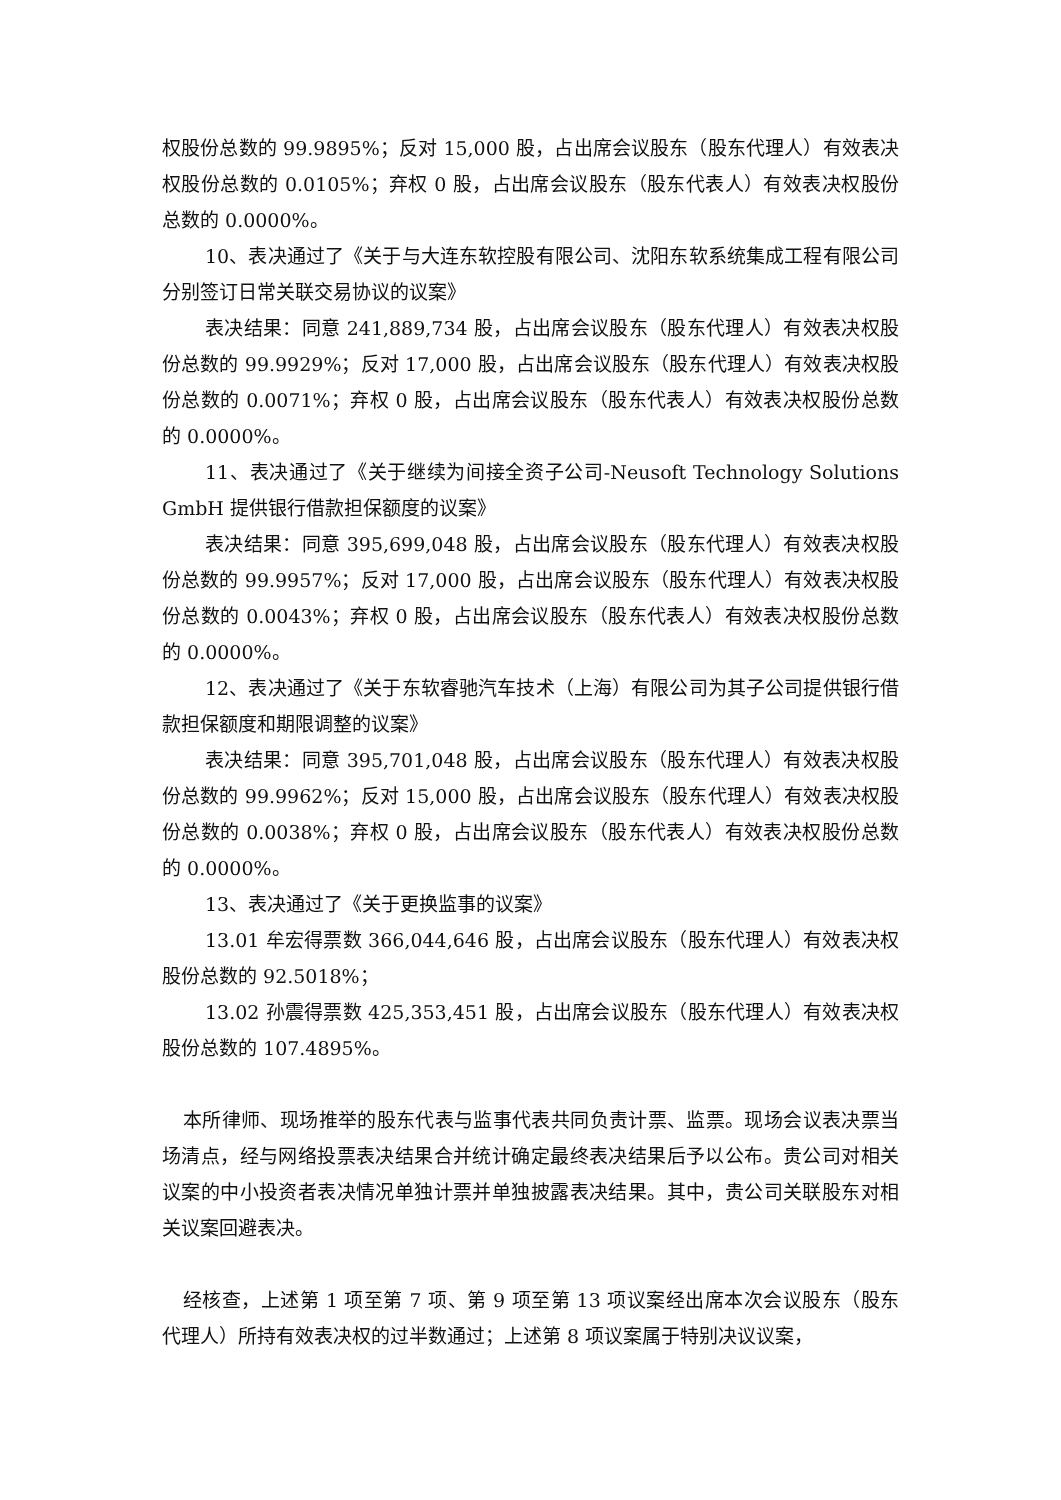权股份总数的 99.9895%；反对 15,000 股，占出席会议股东（股东代理人）有效表决权股份总数的 0.0105%；弃权 0 股，占出席会议股东（股东代表人）有效表决权股份总数的 0.0000%。
10、表决通过了《关于与大连东软控股有限公司、沈阳东软系统集成工程有限公司分别签订日常关联交易协议的议案》
表决结果：同意 241,889,734 股，占出席会议股东（股东代理人）有效表决权股份总数的 99.9929%；反对 17,000 股，占出席会议股东（股东代理人）有效表决权股份总数的 0.0071%；弃权 0 股，占出席会议股东（股东代表人）有效表决权股份总数的 0.0000%。
11、表决通过了《关于继续为间接全资子公司-Neusoft Technology Solutions GmbH 提供银行借款担保额度的议案》
表决结果：同意 395,699,048 股，占出席会议股东（股东代理人）有效表决权股份总数的 99.9957%；反对 17,000 股，占出席会议股东（股东代理人）有效表决权股份总数的 0.0043%；弃权 0 股，占出席会议股东（股东代表人）有效表决权股份总数的 0.0000%。
12、表决通过了《关于东软睿驰汽车技术（上海）有限公司为其子公司提供银行借款担保额度和期限调整的议案》
表决结果：同意 395,701,048 股，占出席会议股东（股东代理人）有效表决权股份总数的 99.9962%；反对 15,000 股，占出席会议股东（股东代理人）有效表决权股份总数的 0.0038%；弃权 0 股，占出席会议股东（股东代表人）有效表决权股份总数的 0.0000%。
13、表决通过了《关于更换监事的议案》
13.01 牟宏得票数 366,044,646 股，占出席会议股东（股东代理人）有效表决权股份总数的 92.5018%；
13.02 孙震得票数 425,353,451 股，占出席会议股东（股东代理人）有效表决权股份总数的 107.4895%。
本所律师、现场推举的股东代表与监事代表共同负责计票、监票。现场会议表决票当场清点，经与网络投票表决结果合并统计确定最终表决结果后予以公布。贵公司对相关议案的中小投资者表决情况单独计票并单独披露表决结果。其中，贵公司关联股东对相关议案回避表决。
经核查，上述第 1 项至第 7 项、第 9 项至第 13 项议案经出席本次会议股东（股东代理人）所持有效表决权的过半数通过；上述第 8 项议案属于特别决议议案，